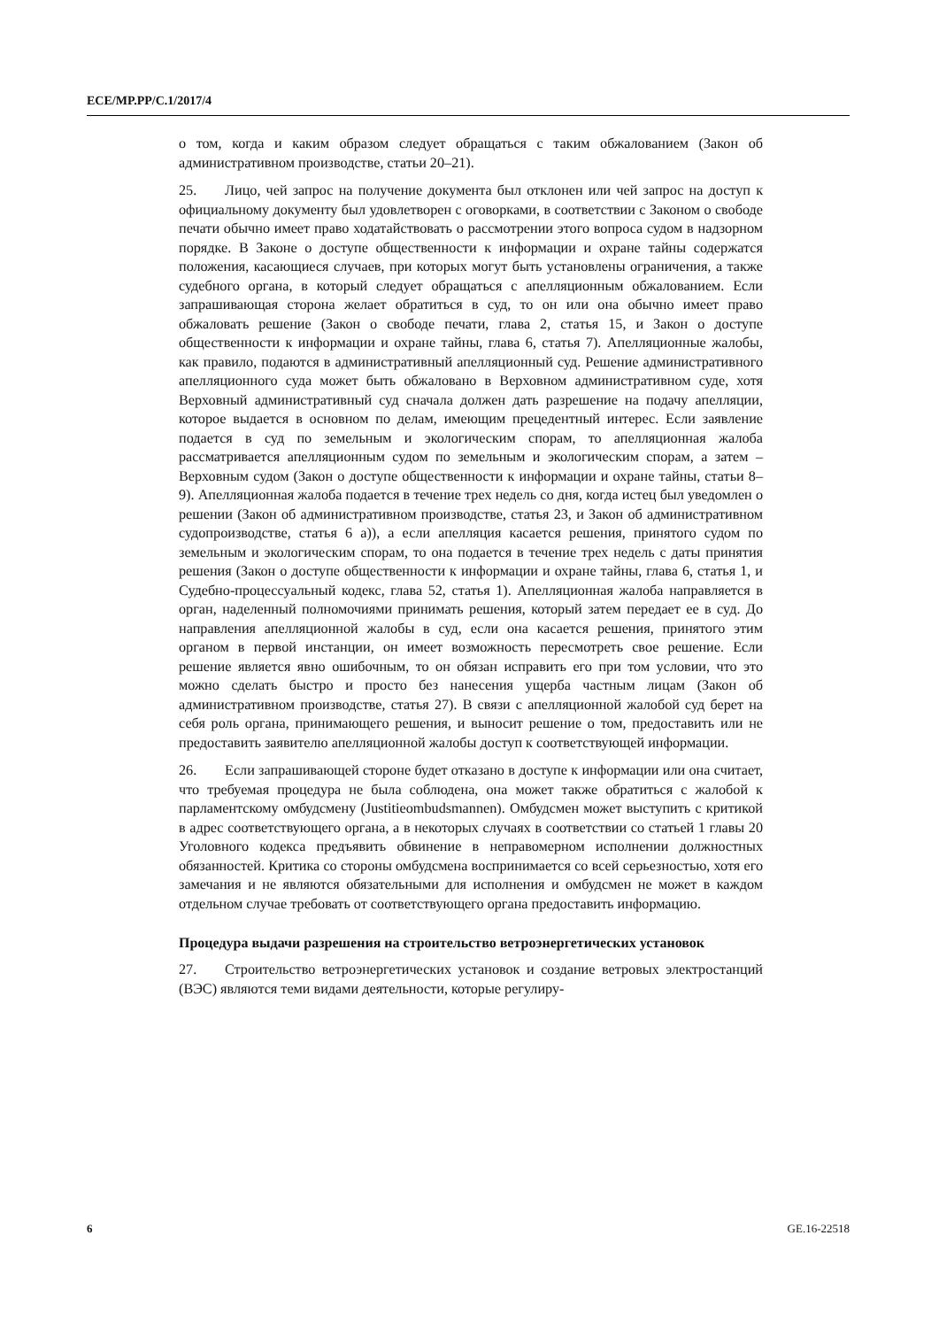ECE/MP.PP/C.1/2017/4
о том, когда и каким образом следует обращаться с таким обжалованием (Закон об административном производстве, статьи 20–21).
25. Лицо, чей запрос на получение документа был отклонен или чей запрос на доступ к официальному документу был удовлетворен с оговорками, в соответствии с Законом о свободе печати обычно имеет право ходатайствовать о рассмотрении этого вопроса судом в надзорном порядке. В Законе о доступе общественности к информации и охране тайны содержатся положения, касающиеся случаев, при которых могут быть установлены ограничения, а также судебного органа, в который следует обращаться с апелляционным обжалованием. Если запрашивающая сторона желает обратиться в суд, то он или она обычно имеет право обжаловать решение (Закон о свободе печати, глава 2, статья 15, и Закон о доступе общественности к информации и охране тайны, глава 6, статья 7). Апелляционные жалобы, как правило, подаются в административный апелляционный суд. Решение административного апелляционного суда может быть обжаловано в Верховном административном суде, хотя Верховный административный суд сначала должен дать разрешение на подачу апелляции, которое выдается в основном по делам, имеющим прецедентный интерес. Если заявление подается в суд по земельным и экологическим спорам, то апелляционная жалоба рассматривается апелляционным судом по земельным и экологическим спорам, а затем – Верховным судом (Закон о доступе общественности к информации и охране тайны, статьи 8–9). Апелляционная жалоба подается в течение трех недель со дня, когда истец был уведомлен о решении (Закон об административном производстве, статья 23, и Закон об административном судопроизводстве, статья 6 а)), а если апелляция касается решения, принятого судом по земельным и экологическим спорам, то она подается в течение трех недель с даты принятия решения (Закон о доступе общественности к информации и охране тайны, глава 6, статья 1, и Судебно-процессуальный кодекс, глава 52, статья 1). Апелляционная жалоба направляется в орган, наделенный полномочиями принимать решения, который затем передает ее в суд. До направления апелляционной жалобы в суд, если она касается решения, принятого этим органом в первой инстанции, он имеет возможность пересмотреть свое решение. Если решение является явно ошибочным, то он обязан исправить его при том условии, что это можно сделать быстро и просто без нанесения ущерба частным лицам (Закон об административном производстве, статья 27). В связи с апелляционной жалобой суд берет на себя роль органа, принимающего решения, и выносит решение о том, предоставить или не предоставить заявителю апелляционной жалобы доступ к соответствующей информации.
26. Если запрашивающей стороне будет отказано в доступе к информации или она считает, что требуемая процедура не была соблюдена, она может также обратиться с жалобой к парламентскому омбудсмену (Justitieombudsmannen). Омбудсмен может выступить с критикой в адрес соответствующего органа, а в некоторых случаях в соответствии со статьей 1 главы 20 Уголовного кодекса предъявить обвинение в неправомерном исполнении должностных обязанностей. Критика со стороны омбудсмена воспринимается со всей серьезностью, хотя его замечания и не являются обязательными для исполнения и омбудсмен не может в каждом отдельном случае требовать от соответствующего органа предоставить информацию.
Процедура выдачи разрешения на строительство ветроэнергетических установок
27. Строительство ветроэнергетических установок и создание ветровых электростанций (ВЭС) являются теми видами деятельности, которые регулиру-
6 GE.16-22518